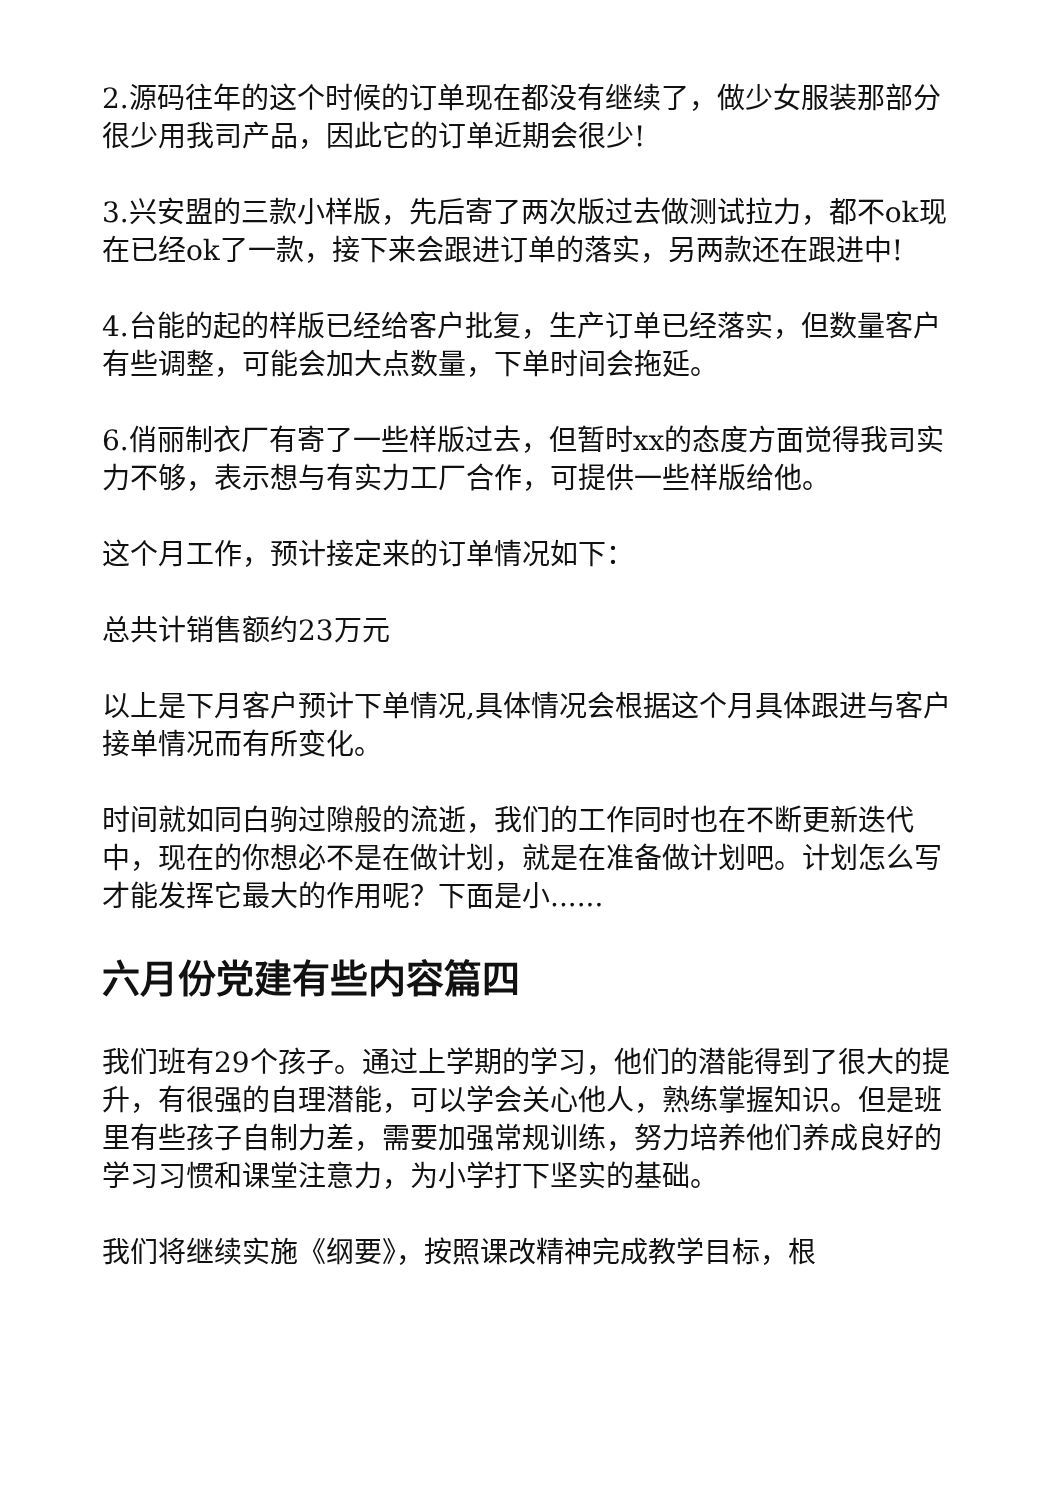2.源码往年的这个时候的订单现在都没有继续了，做少女服装那部分很少用我司产品，因此它的订单近期会很少!
3.兴安盟的三款小样版，先后寄了两次版过去做测试拉力，都不ok现在已经ok了一款，接下来会跟进订单的落实，另两款还在跟进中!
4.台能的起的样版已经给客户批复，生产订单已经落实，但数量客户有些调整，可能会加大点数量，下单时间会拖延。
6.俏丽制衣厂有寄了一些样版过去，但暂时xx的态度方面觉得我司实力不够，表示想与有实力工厂合作，可提供一些样版给他。
这个月工作，预计接定来的订单情况如下：
总共计销售额约23万元
以上是下月客户预计下单情况,具体情况会根据这个月具体跟进与客户接单情况而有所变化。
时间就如同白驹过隙般的流逝，我们的工作同时也在不断更新迭代中，现在的你想必不是在做计划，就是在准备做计划吧。计划怎么写才能发挥它最大的作用呢？下面是小......
六月份党建有些内容篇四
我们班有29个孩子。通过上学期的学习，他们的潜能得到了很大的提升，有很强的自理潜能，可以学会关心他人，熟练掌握知识。但是班里有些孩子自制力差，需要加强常规训练，努力培养他们养成良好的学习习惯和课堂注意力，为小学打下坚实的基础。
我们将继续实施《纲要》，按照课改精神完成教学目标，根